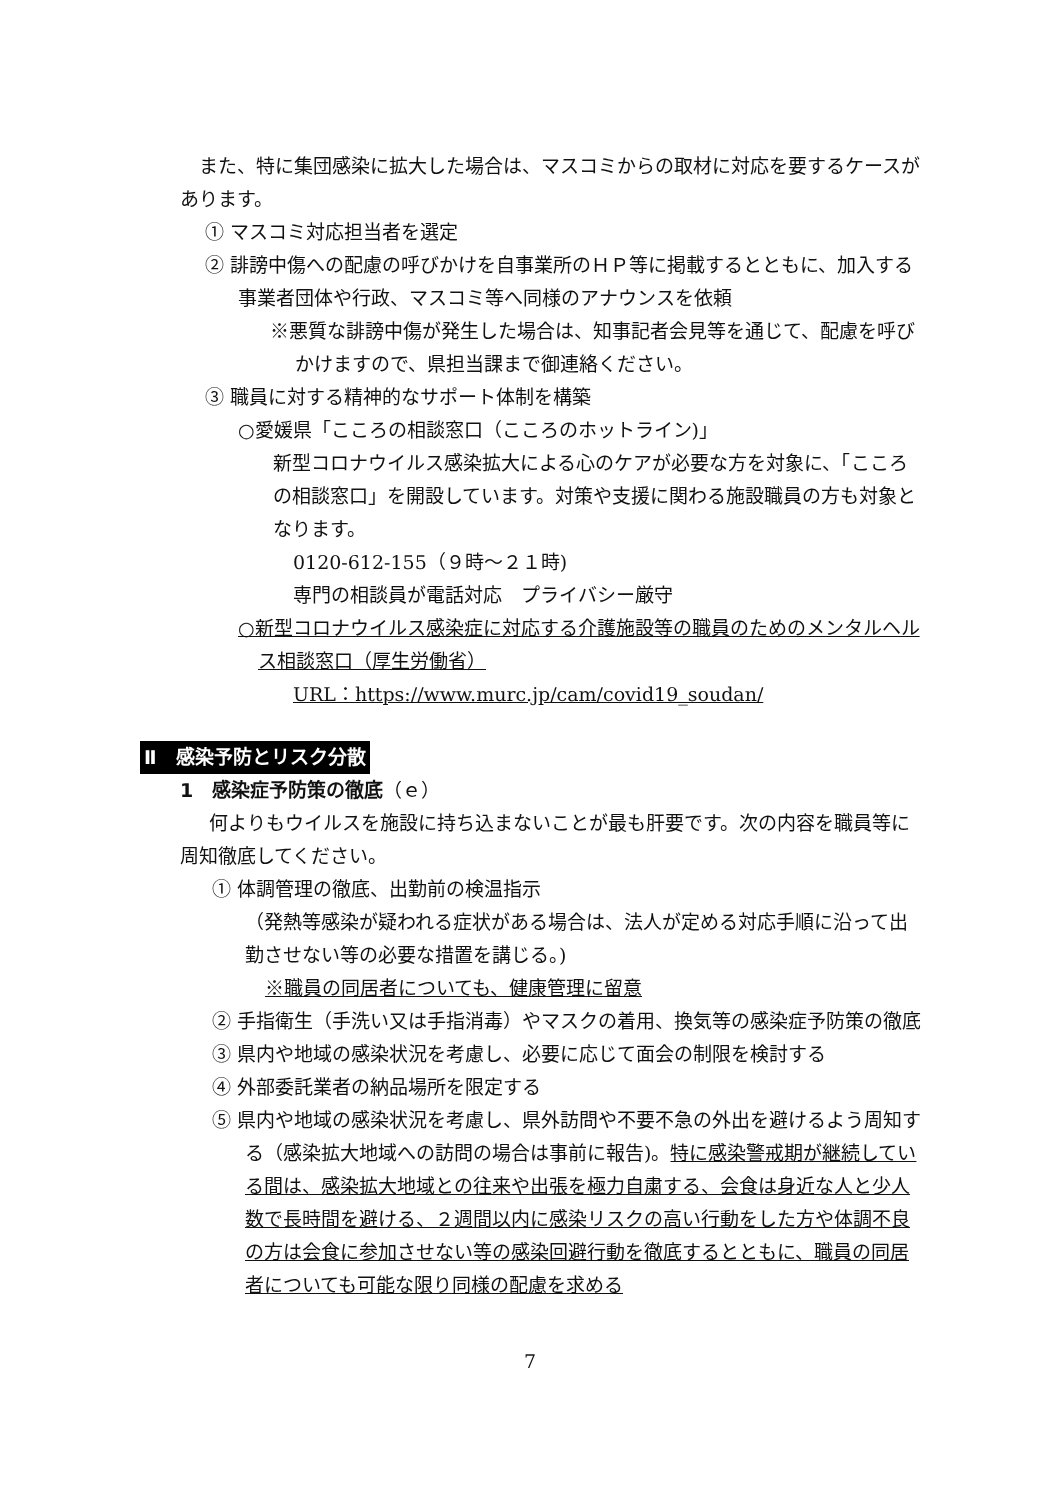また、特に集団感染に拡大した場合は、マスコミからの取材に対応を要するケースがあります。
① マスコミ対応担当者を選定
② 誹謗中傷への配慮の呼びかけを自事業所のＨＰ等に掲載するとともに、加入する事業者団体や行政、マスコミ等へ同様のアナウンスを依頼
※悪質な誹謗中傷が発生した場合は、知事記者会見等を通じて、配慮を呼びかけますので、県担当課まで御連絡ください。
③ 職員に対する精神的なサポート体制を構築
○愛媛県「こころの相談窓口（こころのホットライン)」
新型コロナウイルス感染拡大による心のケアが必要な方を対象に、「こころの相談窓口」を開設しています。対策や支援に関わる施設職員の方も対象となります。
0120-612-155（９時～２１時)
専門の相談員が電話対応　プライバシー厳守
○新型コロナウイルス感染症に対応する介護施設等の職員のためのメンタルヘルス相談窓口（厚生労働省）
URL：https://www.murc.jp/cam/covid19_soudan/
Ⅱ　感染予防とリスク分散
1　感染症予防策の徹底（ｅ）
何よりもウイルスを施設に持ち込まないことが最も肝要です。次の内容を職員等に周知徹底してください。
① 体調管理の徹底、出勤前の検温指示
（発熱等感染が疑われる症状がある場合は、法人が定める対応手順に沿って出勤させない等の必要な措置を講じる。)
※職員の同居者についても、健康管理に留意
② 手指衛生（手洗い又は手指消毒）やマスクの着用、換気等の感染症予防策の徹底
③ 県内や地域の感染状況を考慮し、必要に応じて面会の制限を検討する
④ 外部委託業者の納品場所を限定する
⑤ 県内や地域の感染状況を考慮し、県外訪問や不要不急の外出を避けるよう周知する（感染拡大地域への訪問の場合は事前に報告)。特に感染警戒期が継続している間は、感染拡大地域との往来や出張を極力自粛する、会食は身近な人と少人数で長時間を避ける、２週間以内に感染リスクの高い行動をした方や体調不良の方は会食に参加させない等の感染回避行動を徹底するとともに、職員の同居者についても可能な限り同様の配慮を求める
7